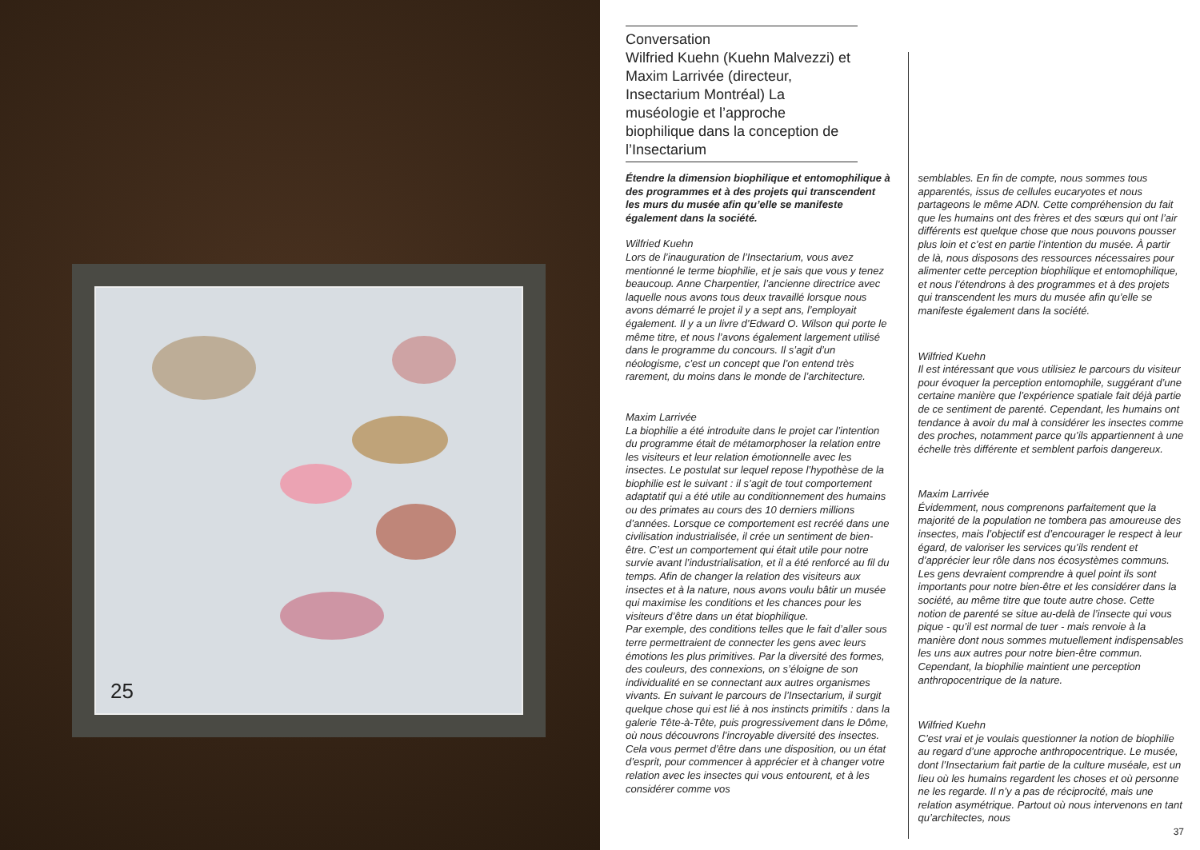25
Conversation
Wilfried Kuehn (Kuehn Malvezzi) et Maxim Larrivée (directeur, Insectarium Montréal) La muséologie et l’approche biophilique dans la conception de l’Insectarium
Étendre la dimension biophilique et entomophilique à des programmes et à des projets qui transcendent les murs du musée afin qu’elle se manifeste également dans la société.
Wilfried Kuehn
Lors de l’inauguration de l’Insectarium, vous avez mentionné le terme biophilie, et je sais que vous y tenez beaucoup. Anne Charpentier, l’ancienne directrice avec laquelle nous avons tous deux travaillé lorsque nous avons démarré le projet il y a sept ans, l’employait également. Il y a un livre d’Edward O. Wilson qui porte le même titre, et nous l’avons également largement utilisé dans le programme du concours. Il s’agit d’un néologisme, c’est un concept que l’on entend très rarement, du moins dans le monde de l’architecture.
Maxim Larrivée
La biophilie a été introduite dans le projet car l’intention du programme était de métamorphoser la relation entre les visiteurs et leur relation émotionnelle avec les insectes. Le postulat sur lequel repose l’hypothèse de la biophilie est le suivant : il s’agit de tout comportement adaptatif qui a été utile au conditionnement des humains ou des primates au cours des 10 derniers millions d’années. Lorsque ce comportement est recréé dans une civilisation industrialisée, il crée un sentiment de bien-être. C’est un comportement qui était utile pour notre survie avant l’industrialisation, et il a été renforcé au fil du temps. Afin de changer la relation des visiteurs aux insectes et à la nature, nous avons voulu bâtir un musée qui maximise les conditions et les chances pour les visiteurs d’être dans un état biophilique.
Par exemple, des conditions telles que le fait d’aller sous terre permettraient de connecter les gens avec leurs émotions les plus primitives. Par la diversité des formes, des couleurs, des connexions, on s’éloigne de son individualité en se connectant aux autres organismes vivants. En suivant le parcours de l’Insectarium, il surgit quelque chose qui est lié à nos instincts primitifs : dans la galerie Tête-à-Tête, puis progressivement dans le Dôme, où nous découvrons l’incroyable diversité des insectes.
Cela vous permet d’être dans une disposition, ou un état d’esprit, pour commencer à apprécier et à changer votre relation avec les insectes qui vous entourent, et à les considérer comme vos
semblables. En fin de compte, nous sommes tous apparentés, issus de cellules eucaryotes et nous partageons le même ADN. Cette compréhension du fait que les humains ont des frères et des sœurs qui ont l’air différents est quelque chose que nous pouvons pousser plus loin et c’est en partie l’intention du musée. À partir de là, nous disposons des ressources nécessaires pour alimenter cette perception biophilique et entomophilique, et nous l’étendrons à des programmes et à des projets qui transcendent les murs du musée afin qu’elle se manifeste également dans la société.
Wilfried Kuehn
Il est intéressant que vous utilisiez le parcours du visiteur pour évoquer la perception entomophile, suggérant d’une certaine manière que l’expérience spatiale fait déjà partie de ce sentiment de parenté. Cependant, les humains ont tendance à avoir du mal à considérer les insectes comme des proches, notamment parce qu’ils appartiennent à une échelle très différente et semblent parfois dangereux.
Maxim Larrivée
Évidemment, nous comprenons parfaitement que la majorité de la population ne tombera pas amoureuse des insectes, mais l’objectif est d’encourager le respect à leur égard, de valoriser les services qu’ils rendent et d’apprécier leur rôle dans nos écosystèmes communs. Les gens devraient comprendre à quel point ils sont importants pour notre bien-être et les considérer dans la société, au même titre que toute autre chose. Cette notion de parenté se situe au-delà de l’insecte qui vous pique - qu’il est normal de tuer - mais renvoie à la manière dont nous sommes mutuellement indispensables les uns aux autres pour notre bien-être commun. Cependant, la biophilie maintient une perception anthropocentrique de la nature.
Wilfried Kuehn
C’est vrai et je voulais questionner la notion de biophilie au regard d’une approche anthropocentrique. Le musée, dont l’Insectarium fait partie de la culture muséale, est un lieu où les humains regardent les choses et où personne ne les regarde. Il n’y a pas de réciprocité, mais une relation asymétrique. Partout où nous intervenons en tant qu’architectes, nous
37